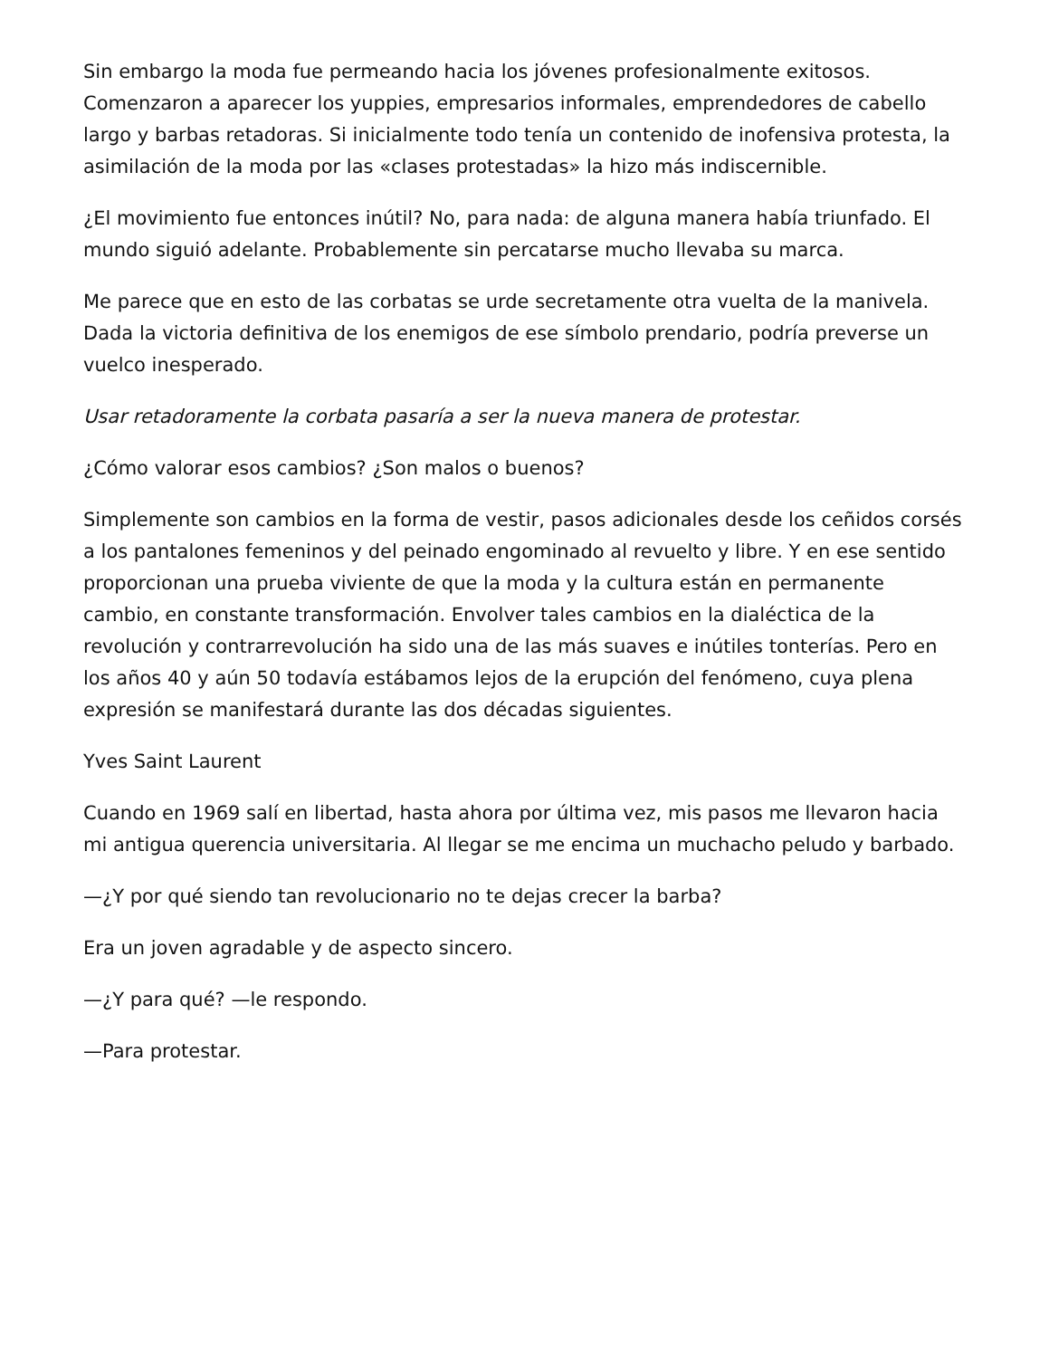Sin embargo la moda fue permeando hacia los jóvenes profesionalmente exitosos. Comenzaron a aparecer los yuppies, empresarios informales, emprendedores de cabello largo y barbas retadoras. Si inicialmente todo tenía un contenido de inofensiva protesta, la asimilación de la moda por las «clases protestadas» la hizo más indiscernible.
¿El movimiento fue entonces inútil? No, para nada: de alguna manera había triunfado. El mundo siguió adelante. Probablemente sin percatarse mucho llevaba su marca.
Me parece que en esto de las corbatas se urde secretamente otra vuelta de la manivela. Dada la victoria definitiva de los enemigos de ese símbolo prendario, podría preverse un vuelco inesperado.
Usar retadoramente la corbata pasaría a ser la nueva manera de protestar.
¿Cómo valorar esos cambios? ¿Son malos o buenos?
Simplemente son cambios en la forma de vestir, pasos adicionales desde los ceñidos corsés a los pantalones femeninos y del peinado engominado al revuelto y libre. Y en ese sentido proporcionan una prueba viviente de que la moda y la cultura están en permanente cambio, en constante transformación. Envolver tales cambios en la dialéctica de la revolución y contrarrevolución ha sido una de las más suaves e inútiles tonterías. Pero en los años 40 y aún 50 todavía estábamos lejos de la erupción del fenómeno, cuya plena expresión se manifestará durante las dos décadas siguientes.
Yves Saint Laurent
Cuando en 1969 salí en libertad, hasta ahora por última vez, mis pasos me llevaron hacia mi antigua querencia universitaria. Al llegar se me encima un muchacho peludo y barbado.
—¿Y por qué siendo tan revolucionario no te dejas crecer la barba?
Era un joven agradable y de aspecto sincero.
—¿Y para qué? —le respondo.
—Para protestar.